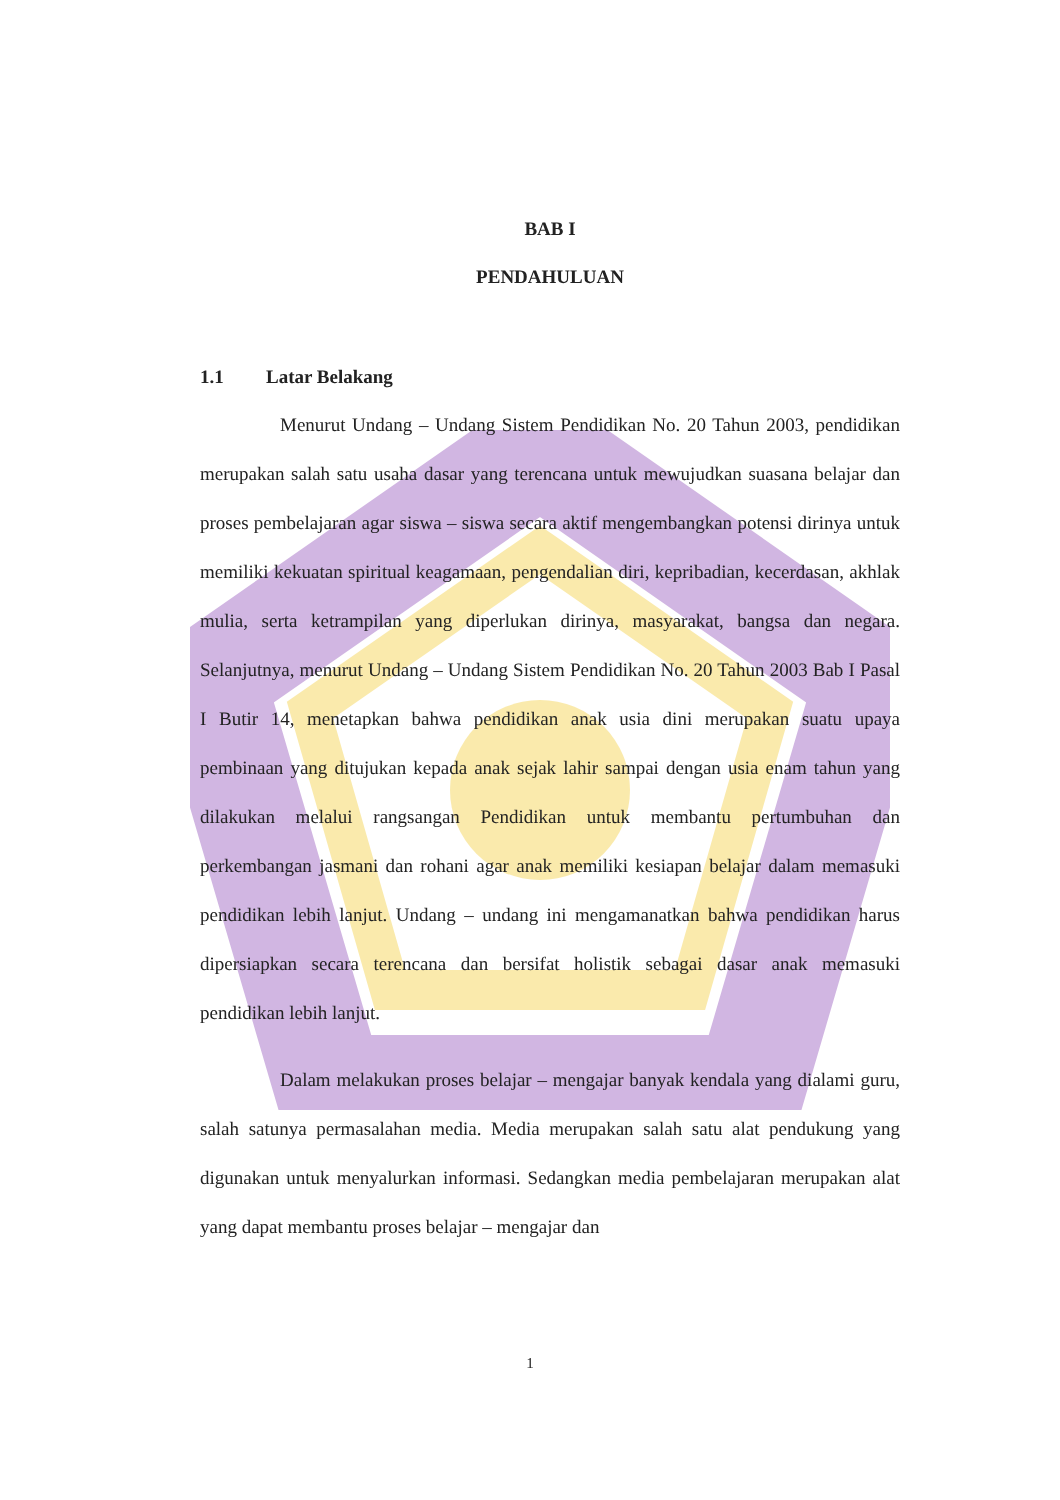BAB I
PENDAHULUAN
1.1 Latar Belakang
Menurut Undang – Undang Sistem Pendidikan No. 20 Tahun 2003, pendidikan merupakan salah satu usaha dasar yang terencana untuk mewujudkan suasana belajar dan proses pembelajaran agar siswa – siswa secara aktif mengembangkan potensi dirinya untuk memiliki kekuatan spiritual keagamaan, pengendalian diri, kepribadian, kecerdasan, akhlak mulia, serta ketrampilan yang diperlukan dirinya, masyarakat, bangsa dan negara. Selanjutnya, menurut Undang – Undang Sistem Pendidikan No. 20 Tahun 2003 Bab I Pasal I Butir 14, menetapkan bahwa pendidikan anak usia dini merupakan suatu upaya pembinaan yang ditujukan kepada anak sejak lahir sampai dengan usia enam tahun yang dilakukan melalui rangsangan Pendidikan untuk membantu pertumbuhan dan perkembangan jasmani dan rohani agar anak memiliki kesiapan belajar dalam memasuki pendidikan lebih lanjut. Undang – undang ini mengamanatkan bahwa pendidikan harus dipersiapkan secara terencana dan bersifat holistik sebagai dasar anak memasuki pendidikan lebih lanjut.
Dalam melakukan proses belajar – mengajar banyak kendala yang dialami guru, salah satunya permasalahan media. Media merupakan salah satu alat pendukung yang digunakan untuk menyalurkan informasi. Sedangkan media pembelajaran merupakan alat yang dapat membantu proses belajar – mengajar dan
1